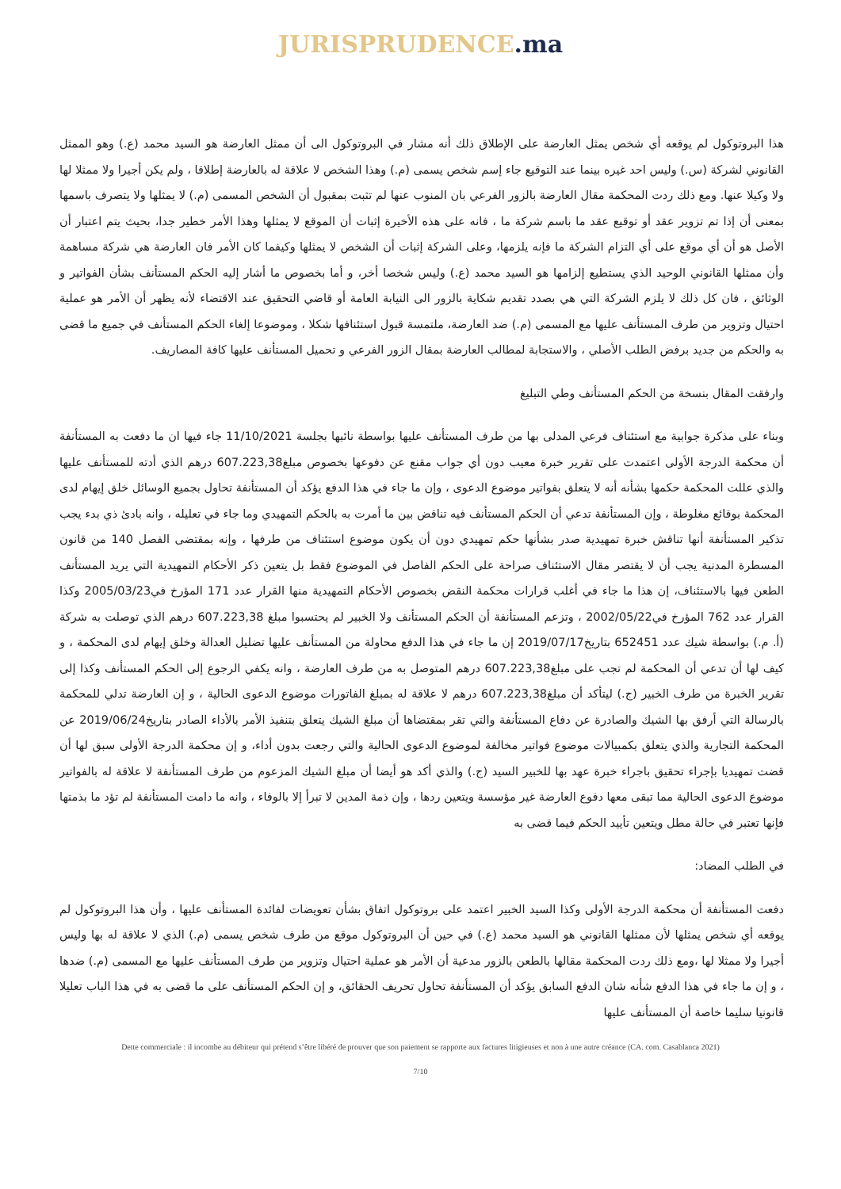JURISPRUDENCE.ma
هذا البروتوكول لم يوقعه أي شخص يمثل العارضة على الإطلاق ذلك أنه مشار في البروتوكول الى أن ممثل العارضة هو السيد محمد (ع.) وهو الممثل القانوني لشركة (س.) وليس احد غيره بينما عند التوقيع جاء إسم شخص يسمى (م.) وهذا الشخص لا علاقة له بالعارضة إطلاقا ، ولم يكن أجيرا ولا ممثلا لها ولا وكيلا عنها. ومع ذلك ردت المحكمة مقال العارضة بالزور الفرعي بان المنوب عنها لم تثبت بمقبول أن الشخص المسمى (م.) لا يمثلها ولا يتصرف باسمها بمعنى أن إذا تم تزوير عقد أو توقيع عقد ما باسم شركة ما ، فانه على هذه الأخيرة إثبات أن الموقع لا يمثلها وهذا الأمر خطير جدا، بحيث يتم اعتبار أن الأصل هو أن أي موقع على أي التزام الشركة ما فإنه يلزمها، وعلى الشركة إثبات أن الشخص لا يمثلها وكيفما كان الأمر فان العارضة هي شركة مساهمة وأن ممثلها القانوني الوحيد الذي يستطيع إلزامها هو السيد محمد (ع.) وليس شخصا أخر، و أما بخصوص ما أشار إليه الحكم المستأنف بشأن الفواتير و الوثائق ، فان كل ذلك لا يلزم الشركة التي هي بصدد تقديم شكاية بالزور الى النيابة العامة أو قاضي التحقيق عند الاقتضاء لأنه يظهر أن الأمر هو عملية احتيال وتزوير من طرف المستأنف عليها مع المسمى (م.) ضد العارضة، ملتمسة قبول استئنافها شكلا ، وموضوعا إلغاء الحكم المستأنف في جميع ما قضى به والحكم من جديد برفض الطلب الأصلي ، والاستجابة لمطالب العارضة بمقال الزور الفرعي و تحميل المستأنف عليها كافة المصاريف.
وارفقت المقال بنسخة من الحكم المستأنف وطي التبليغ
وبناء على مذكرة جوابية مع استئناف فرعي المدلى بها من طرف المستأنف عليها بواسطة نائبها بجلسة 11/10/2021 جاء فيها ان ما دفعت به المستأنفة أن محكمة الدرجة الأولى اعتمدت على تقرير خبرة معيب دون أي جواب مقنع عن دفوعها بخصوص مبلغ607.223,38 درهم الذي أدته للمستأنف عليها والذي عللت المحكمة حكمها بشأنه أنه لا يتعلق بفواتير موضوع الدعوى ، وإن ما جاء في هذا الدفع يؤكد أن المستأنفة تحاول بجميع الوسائل خلق إيهام لدى المحكمة بوقائع مغلوطة ، وإن المستأنفة تدعي أن الحكم المستأنف فيه تناقض بين ما أمرت به بالحكم التمهيدي وما جاء في تعليله ، وانه بادئ ذي بدء يجب تذكير المستأنفة أنها تناقش خبرة تمهيدية صدر بشأنها حكم تمهيدي دون أن يكون موضوع استئناف من طرفها ، وإنه بمقتضى الفصل 140 من قانون المسطرة المدنية يجب أن لا يقتصر مقال الاستئناف صراحة على الحكم الفاصل في الموضوع فقط بل يتعين ذكر الأحكام التمهيدية التي يريد المستأنف الطعن فيها بالاستئناف، إن هذا ما جاء في أغلب قرارات محكمة النقض بخصوص الأحكام التمهيدية منها القرار عدد 171 المؤرخ في2005/03/23 وكذا القرار عدد 762 المؤرخ في2002/05/22 ، وتزعم المستأنفة أن الحكم المستأنف ولا الخبير لم يحتسبوا مبلغ 607.223,38 درهم الذي توصلت به شركة (أ. م.) بواسطة شيك عدد 652451 بتاريخ2019/07/17 إن ما جاء في هذا الدفع محاولة من المستأنف عليها تضليل العدالة وخلق إيهام لدى المحكمة ، و كيف لها أن تدعي أن المحكمة لم تجب على مبلغ607.223,38 درهم المتوصل به من طرف العارضة ، وانه يكفي الرجوع إلى الحكم المستأنف وكذا إلى تقرير الخبرة من طرف الخبير (ج.) ليتأكد أن مبلغ607.223,38 درهم لا علاقة له بمبلغ الفاتورات موضوع الدعوى الحالية ، و إن العارضة تدلي للمحكمة بالرسالة التي أرفق بها الشيك والصادرة عن دفاع المستأنفة والتي تقر بمقتضاها أن مبلغ الشيك يتعلق بتنفيذ الأمر بالأداء الصادر بتاريخ2019/06/24 عن المحكمة التجارية والذي يتعلق بكمبيالات موضوع فواتير مخالفة لموضوع الدعوى الحالية والتي رجعت بدون أداء، و إن محكمة الدرجة الأولى سبق لها أن قضت تمهيديا بإجراء تحقيق باجراء خبرة عهد بها للخبير السيد (ج.) والذي أكد هو أيضا أن مبلغ الشيك المزعوم من طرف المستأنفة لا علاقة له بالفواتير موضوع الدعوى الحالية مما تبقى معها دفوع العارضة غير مؤسسة ويتعين ردها ، وإن ذمة المدين لا تبرأ إلا بالوفاء ، وانه ما دامت المستأنفة لم تؤد ما بذمتها فإنها تعتبر في حالة مطل ويتعين تأييد الحكم فيما قضى به
في الطلب المضاد:
دفعت المستأنفة أن محكمة الدرجة الأولى وكذا السيد الخبير اعتمد على بروتوكول اتفاق بشأن تعويضات لفائدة المستأنف عليها ، وأن هذا البروتوكول لم يوقعه أي شخص يمثلها لأن ممثلها القانوني هو السيد محمد (ع.) في حين أن البروتوكول موقع من طرف شخص يسمى (م.) الذي لا علاقة له بها وليس أجيرا ولا ممثلا لها ،ومع ذلك ردت المحكمة مقالها بالطعن بالزور مدعية أن الأمر هو عملية احتيال وتزوير من طرف المستأنف عليها مع المسمى (م.) ضدها ، و إن ما جاء في هذا الدفع شأنه شان الدفع السابق يؤكد أن المستأنفة تحاول تحريف الحقائق، و إن الحكم المستأنف على ما قضى به في هذا الباب تعليلا قانونيا سليما خاصة أن المستأنف عليها
Dette commerciale : il incombe au débiteur qui prétend s’être libéré de prouver que son paiement se rapporte aux factures litigieuses et non à une autre créance (CA. com. Casablanca 2021)
7/10